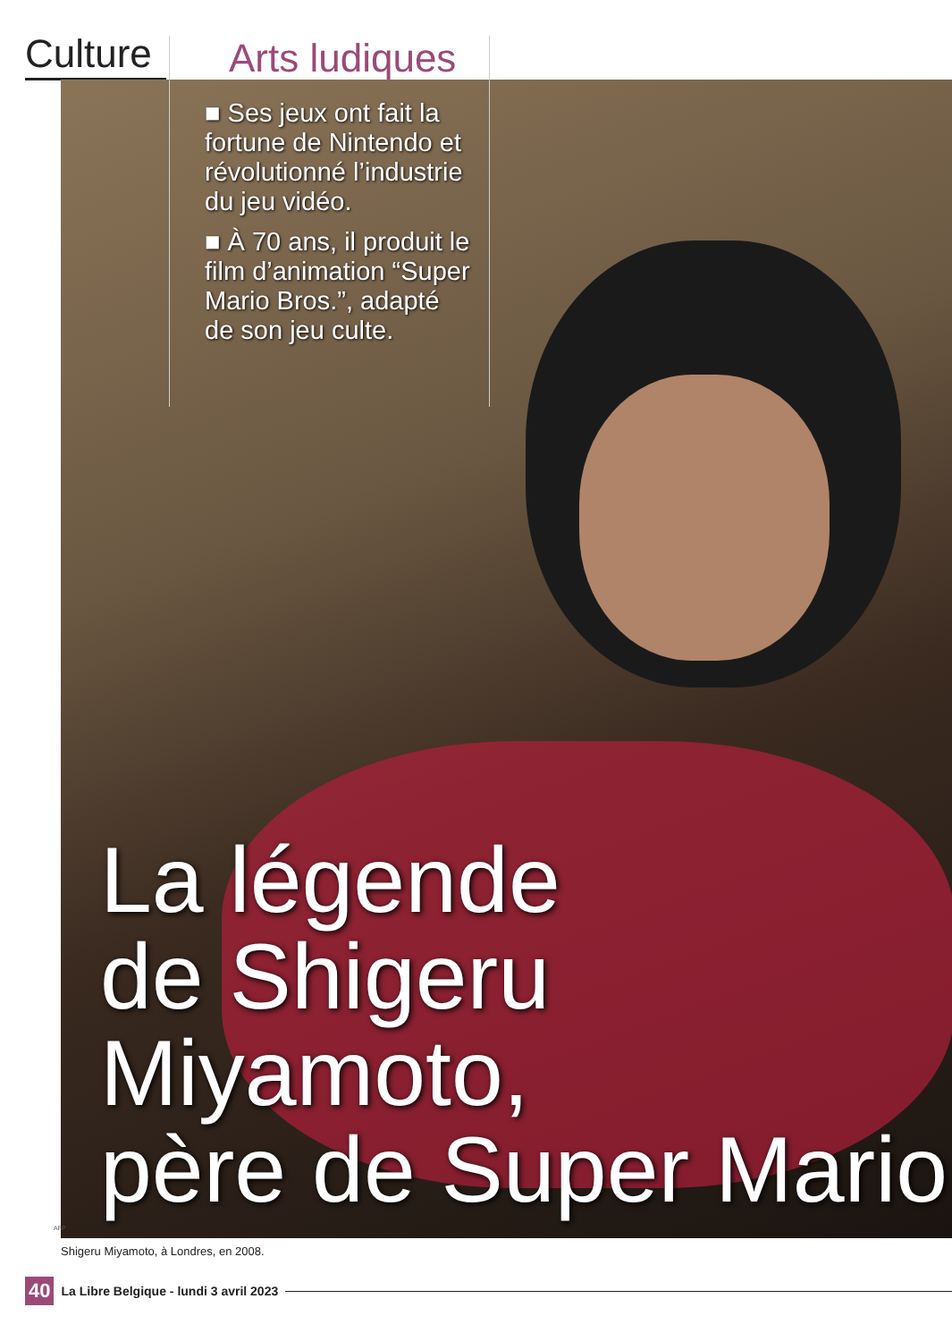Culture
Arts ludiques
■ Ses jeux ont fait la fortune de Nintendo et révolutionné l’industrie du jeu vidéo.
■ À 70 ans, il produit le film d’animation “Super Mario Bros.”, adapté de son jeu culte.
La légende
de Shigeru Miyamoto,
père de Super Mario
AFP
Shigeru Miyamoto, à Londres, en 2008.
40 La Libre Belgique - lundi 3 avril 2023